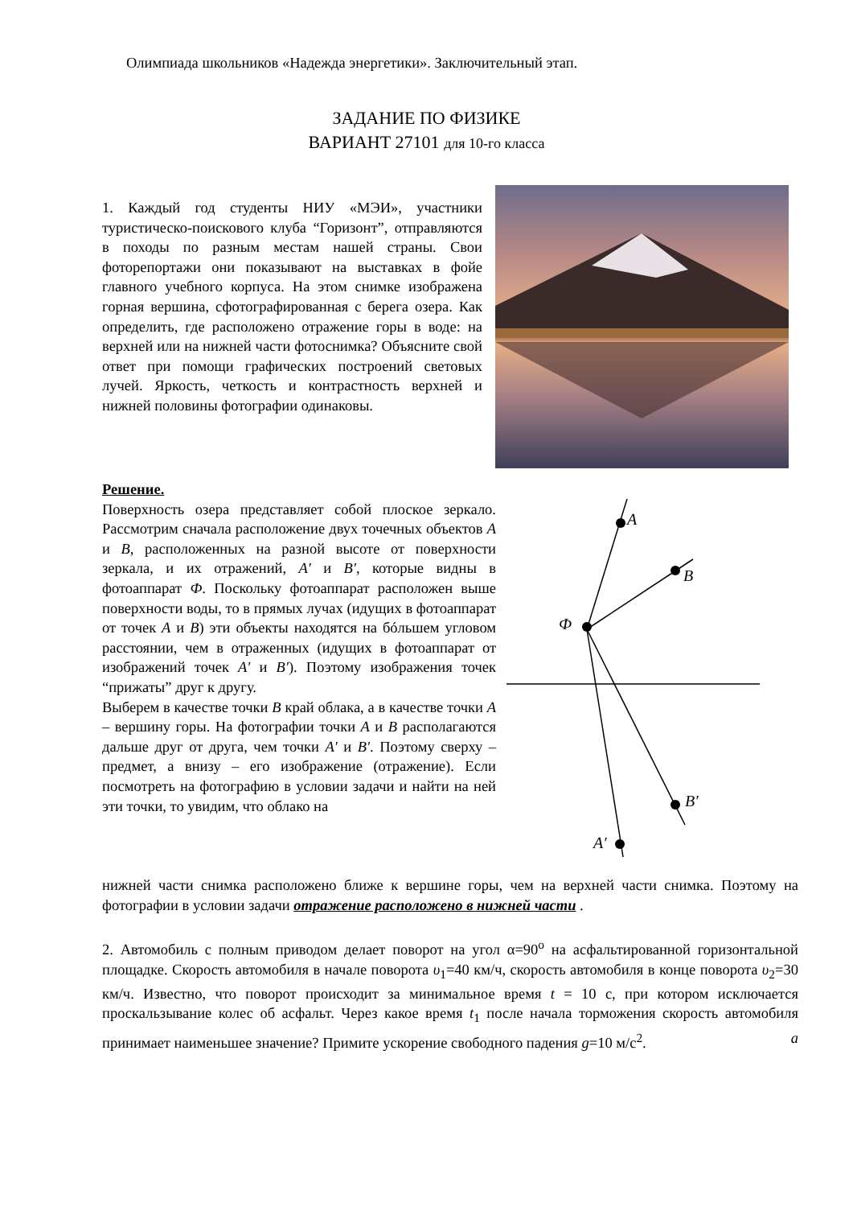Олимпиада школьников «Надежда энергетики». Заключительный этап.
ЗАДАНИЕ ПО ФИЗИКЕ
ВАРИАНТ 27101 для 10-го класса
1. Каждый год студенты НИУ «МЭИ», участники туристическо-поискового клуба “Горизонт”, отправляются в походы по разным местам нашей страны. Свои фоторепортажи они показывают на выставках в фойе главного учебного корпуса. На этом снимке изображена горная вершина, сфотографированная с берега озера. Как определить, где расположено отражение горы в воде: на верхней или на нижней части фотоснимка? Объясните свой ответ при помощи графических построений световых лучей. Яркость, четкость и контрастность верхней и нижней половины фотографии одинаковы.
Решение.
Поверхность озера представляет собой плоское зеркало. Рассмотрим сначала расположение двух точечных объектов A и B, расположенных на разной высоте от поверхности зеркала, и их отражений, A′ и B′, которые видны в фотоаппарат Ф. Поскольку фотоаппарат расположен выше поверхности воды, то в прямых лучах (идущих в фотоаппарат от точек A и B) эти объекты находятся на бóльшем угловом расстоянии, чем в отраженных (идущих в фотоаппарат от изображений точек A′ и B′). Поэтому изображения точек “прижаты” друг к другу.
Выберем в качестве точки B край облака, а в качестве точки A – вершину горы. На фотографии точки A и B располагаются дальше друг от друга, чем точки A′ и B′. Поэтому сверху – предмет, а внизу – его изображение (отражение). Если посмотреть на фотографию в условии задачи и найти на ней эти точки, то увидим, что облако на
A
B
Ф
B′
A′
нижней части снимка расположено ближе к вершине горы, чем на верхней части снимка. Поэтому на фотографии в условии задачи отражение расположено в нижней части .
2. Автомобиль с полным приводом делает поворот на угол α=90<sup>o</sup> на асфальтированной горизонтальной площадке. Скорость автомобиля в начале поворота υ<sub>1</sub>=40 км/ч, скорость автомобиля в конце поворота υ<sub>2</sub>=30 км/ч. Известно, что поворот происходит за минимальное время t = 10 с, при котором исключается проскальзывание колес об асфальт. Через какое время t<sub>1</sub> после начала торможения скорость автомобиля принимает наименьшее значение? Примите ускорение свободного падения g=10 м/с<sup>2</sup>. a